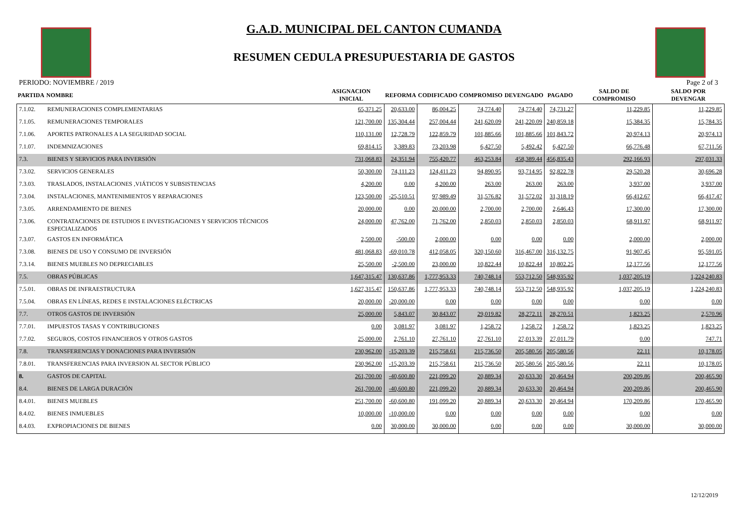G.A.D. MUNICIPAL DEL CANTON CUMANDA
RESUMEN CEDULA PRESUPUESTARIA DE GASTOS
PERIODO: NOVIEMBRE / 2019 Page 2 of 3
| PARTIDA | NOMBRE | ASIGNACION INICIAL | REFORMA | CODIFICADO | COMPROMISO | DEVENGADO | PAGADO | SALDO DE COMPROMISO | SALDO POR DEVENGAR |
| --- | --- | --- | --- | --- | --- | --- | --- | --- | --- |
| 7.1.02. | REMUNERACIONES COMPLEMENTARIAS | 65,371.25 | 20,633.00 | 86,004.25 | 74,774.40 | 74,774.40 | 74,731.27 | 11,229.85 | 11,229.85 |
| 7.1.05. | REMUNERACIONES TEMPORALES | 121,700.00 | 135,304.44 | 257,004.44 | 241,620.09 | 241,220.09 | 240,859.18 | 15,384.35 | 15,784.35 |
| 7.1.06. | APORTES PATRONALES A LA SEGURIDAD SOCIAL | 110,131.00 | 12,728.79 | 122,859.79 | 101,885.66 | 101,885.66 | 101,843.72 | 20,974.13 | 20,974.13 |
| 7.1.07. | INDEMNIZACIONES | 69,814.15 | 3,389.83 | 73,203.98 | 6,427.50 | 5,492.42 | 6,427.50 | 66,776.48 | 67,711.56 |
| 7.3. | BIENES Y SERVICIOS PARA INVERSIÓN | 731,068.83 | 24,351.94 | 755,420.77 | 463,253.84 | 458,389.44 | 456,835.43 | 292,166.93 | 297,031.33 |
| 7.3.02. | SERVICIOS GENERALES | 50,300.00 | 74,111.23 | 124,411.23 | 94,890.95 | 93,714.95 | 92,822.78 | 29,520.28 | 30,696.28 |
| 7.3.03. | TRASLADOS, INSTALACIONES ,VIÁTICOS Y SUBSISTENCIAS | 4,200.00 | 0.00 | 4,200.00 | 263.00 | 263.00 | 263.00 | 3,937.00 | 3,937.00 |
| 7.3.04. | INSTALACIONES, MANTENIMIENTOS Y REPARACIONES | 123,500.00 | -25,510.51 | 97,989.49 | 31,576.82 | 31,572.02 | 31,318.19 | 66,412.67 | 66,417.47 |
| 7.3.05. | ARRENDAMIENTO DE BIENES | 20,000.00 | 0.00 | 20,000.00 | 2,700.00 | 2,700.00 | 2,646.43 | 17,300.00 | 17,300.00 |
| 7.3.06. | CONTRATACIONES DE ESTUDIOS E INVESTIGACIONES Y SERVICIOS TÉCNICOS ESPECIALIZADOS | 24,000.00 | 47,762.00 | 71,762.00 | 2,850.03 | 2,850.03 | 2,850.03 | 68,911.97 | 68,911.97 |
| 7.3.07. | GASTOS EN INFORMÁTICA | 2,500.00 | -500.00 | 2,000.00 | 0.00 | 0.00 | 0.00 | 2,000.00 | 2,000.00 |
| 7.3.08. | BIENES DE USO Y CONSUMO DE INVERSIÓN | 481,068.83 | -69,010.78 | 412,058.05 | 320,150.60 | 316,467.00 | 316,132.75 | 91,907.45 | 95,591.05 |
| 7.3.14. | BIENES MUEBLES NO DEPRECIABLES | 25,500.00 | -2,500.00 | 23,000.00 | 10,822.44 | 10,822.44 | 10,802.25 | 12,177.56 | 12,177.56 |
| 7.5. | OBRAS PÚBLICAS | 1,647,315.47 | 130,637.86 | 1,777,953.33 | 740,748.14 | 553,712.50 | 548,935.92 | 1,037,205.19 | 1,224,240.83 |
| 7.5.01. | OBRAS DE INFRAESTRUCTURA | 1,627,315.47 | 150,637.86 | 1,777,953.33 | 740,748.14 | 553,712.50 | 548,935.92 | 1,037,205.19 | 1,224,240.83 |
| 7.5.04. | OBRAS EN LÍNEAS, REDES E INSTALACIONES ELÉCTRICAS | 20,000.00 | -20,000.00 | 0.00 | 0.00 | 0.00 | 0.00 | 0.00 | 0.00 |
| 7.7. | OTROS GASTOS DE INVERSIÓN | 25,000.00 | 5,843.07 | 30,843.07 | 29,019.82 | 28,272.11 | 28,270.51 | 1,823.25 | 2,570.96 |
| 7.7.01. | IMPUESTOS TASAS Y CONTRIBUCIONES | 0.00 | 3,081.97 | 3,081.97 | 1,258.72 | 1,258.72 | 1,258.72 | 1,823.25 | 1,823.25 |
| 7.7.02. | SEGUROS, COSTOS FINANCIEROS Y OTROS GASTOS | 25,000.00 | 2,761.10 | 27,761.10 | 27,761.10 | 27,013.39 | 27,011.79 | 0.00 | 747.71 |
| 7.8. | TRANSFERENCIAS Y DONACIONES PARA INVERSIÓN | 230,962.00 | -15,203.39 | 215,758.61 | 215,736.50 | 205,580.56 | 205,580.56 | 22.11 | 10,178.05 |
| 7.8.01. | TRANSFERENCIAS PARA INVERSION AL SECTOR PÚBLICO | 230,962.00 | -15,203.39 | 215,758.61 | 215,736.50 | 205,580.56 | 205,580.56 | 22.11 | 10,178.05 |
| 8. | GASTOS DE CAPITAL | 261,700.00 | -40,600.80 | 221,099.20 | 20,889.34 | 20,633.30 | 20,464.94 | 200,209.86 | 200,465.90 |
| 8.4. | BIENES DE LARGA DURACIÓN | 261,700.00 | -40,600.80 | 221,099.20 | 20,889.34 | 20,633.30 | 20,464.94 | 200,209.86 | 200,465.90 |
| 8.4.01. | BIENES MUEBLES | 251,700.00 | -60,600.80 | 191,099.20 | 20,889.34 | 20,633.30 | 20,464.94 | 170,209.86 | 170,465.90 |
| 8.4.02. | BIENES INMUEBLES | 10,000.00 | -10,000.00 | 0.00 | 0.00 | 0.00 | 0.00 | 0.00 | 0.00 |
| 8.4.03. | EXPROPIACIONES DE BIENES | 0.00 | 30,000.00 | 30,000.00 | 0.00 | 0.00 | 0.00 | 30,000.00 | 30,000.00 |
12/12/2019